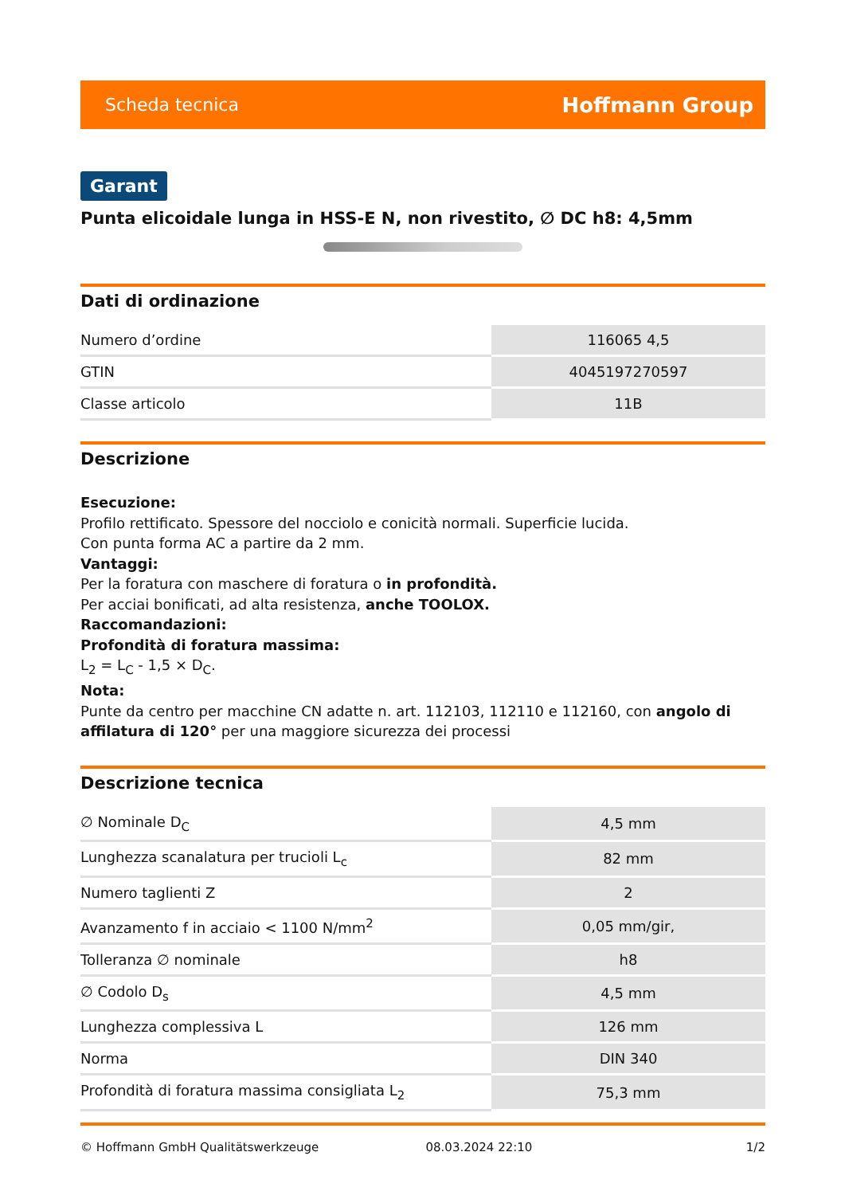Scheda tecnica Hoffmann Group
Garant
Punta elicoidale lunga in HSS-E N, non rivestito, ∅ DC h8: 4,5mm
Dati di ordinazione
| Numero d’ordine | 116065 4,5 |
| GTIN | 4045197270597 |
| Classe articolo | 11B |
Descrizione
Esecuzione:
Profilo rettificato. Spessore del nocciolo e conicità normali. Superficie lucida.
Con punta forma AC a partire da 2 mm.
Vantaggi:
Per la foratura con maschere di foratura o in profondità.
Per acciai bonificati, ad alta resistenza, anche TOOLOX.
Raccomandazioni:
Profondità di foratura massima:
L<sub>2</sub> = L<sub>C</sub> - 1,5 × D<sub>C</sub>.
Nota:
Punte da centro per macchine CN adatte n. art. 112103, 112110 e 112160, con angolo di affilatura di 120° per una maggiore sicurezza dei processi
Descrizione tecnica
| ∅ Nominale D<sub>C</sub> | 4,5 mm |
| Lunghezza scanalatura per trucioli L<sub>c</sub> | 82 mm |
| Numero taglienti Z | 2 |
| Avanzamento f in acciaio < 1100 N/mm<sup>2</sup> | 0,05 mm/gir, |
| Tolleranza ∅ nominale | h8 |
| ∅ Codolo D<sub>s</sub> | 4,5 mm |
| Lunghezza complessiva L | 126 mm |
| Norma | DIN 340 |
| Profondità di foratura massima consigliata L<sub>2</sub> | 75,3 mm |
© Hoffmann GmbH Qualitätswerkzeuge 08.03.2024 22:10 1/2